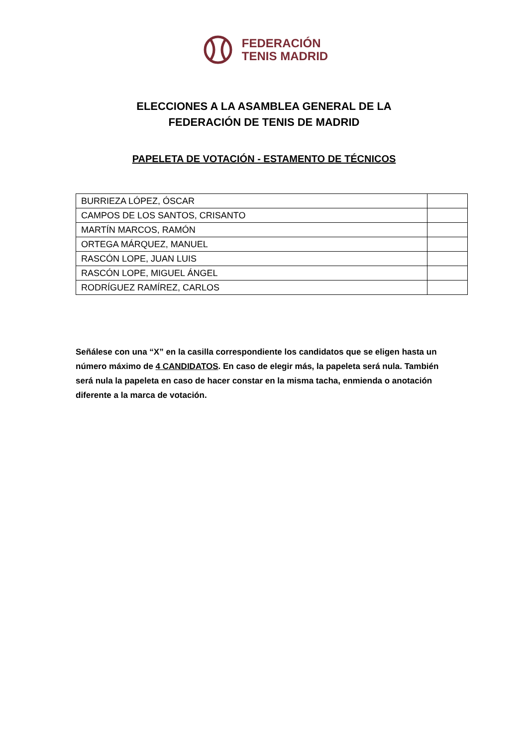FEDERACIÓN
TENIS MADRID
ELECCIONES A LA ASAMBLEA GENERAL DE LA
FEDERACIÓN DE TENIS DE MADRID
PAPELETA DE VOTACIÓN - ESTAMENTO DE TÉCNICOS
| BURRIEZA LÓPEZ, ÓSCAR | |
| CAMPOS DE LOS SANTOS, CRISANTO | |
| MARTÍN MARCOS, RAMÓN | |
| ORTEGA MÁRQUEZ, MANUEL | |
| RASCÓN LOPE, JUAN LUIS | |
| RASCÓN LOPE, MIGUEL ÁNGEL | |
| RODRÍGUEZ RAMÍREZ, CARLOS | |
Señálese con una “X” en la casilla correspondiente los candidatos que se eligen hasta un número máximo de 4 CANDIDATOS. En caso de elegir más, la papeleta será nula. También será nula la papeleta en caso de hacer constar en la misma tacha, enmienda o anotación diferente a la marca de votación.